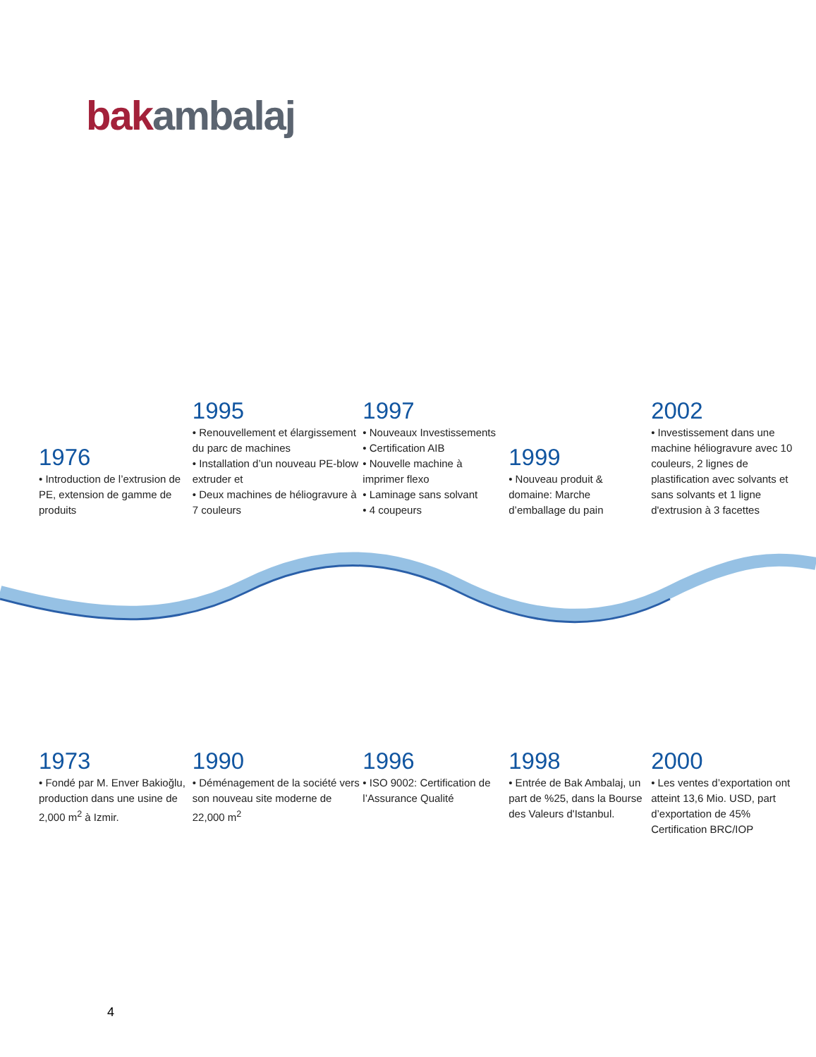bak ambalaj
1976
• Introduction de l’extrusion de PE, extension de gamme de produits
1995
• Renouvellement et élargissement du parc de machines
• Installation d’un nouveau PE-blow extruder et
• Deux machines de héliogravure à 7 couleurs
1997
• Nouveaux Investissements
• Certification AIB
• Nouvelle machine à imprimer flexo
• Laminage sans solvant
• 4 coupeurs
1999
• Nouveau produit & domaine: Marche d’emballage du pain
2002
• Investissement dans une machine héliogravure avec 10 couleurs, 2 lignes de plastification avec solvants et sans solvants et 1 ligne d'extrusion à 3 facettes
1973
• Fondé par M. Enver Bakioğlu, production dans une usine de 2,000 m<sup>2</sup> à Izmir.
1990
• Déménagement de la société vers son nouveau site moderne de 22,000 m<sup>2</sup>
1996
• ISO 9002: Certification de l’Assurance Qualité
1998
• Entrée de Bak Ambalaj, un part de %25, dans la Bourse des Valeurs d'Istanbul.
2000
• Les ventes d’exportation ont atteint 13,6 Mio. USD, part d’exportation de 45% Certification BRC/IOP
4